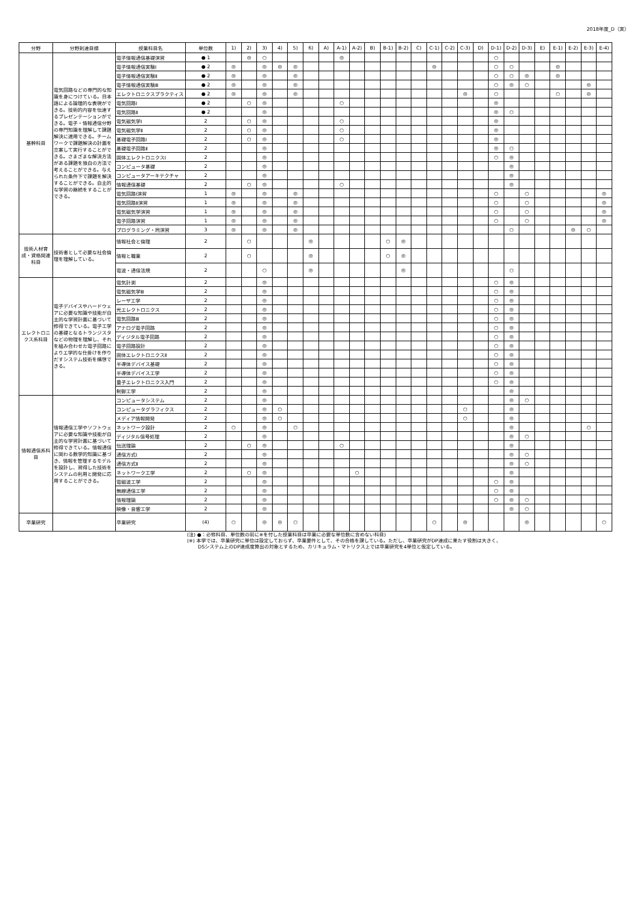2018年度_D（実）
| 分野 | 分野到達目標 | 授業科目名 | 単位数 | 1) | 2) | 3) | 4) | 5) | 6) | A) | A-1) | A-2) | B) | B-1) | B-2) | C) | C-1) | C-2) | C-3) | D) | D-1) | D-2) | D-3) | E) | E-1) | E-2) | E-3) | E-4) |
| --- | --- | --- | --- | --- | --- | --- | --- | --- | --- | --- | --- | --- | --- | --- | --- | --- | --- | --- | --- | --- | --- | --- | --- | --- | --- | --- | --- | --- |
| 基幹科目 | 電気回路などの専門的な知識を身につけている。日本語による論理的な表現ができる。技術的内容を伝達するプレゼンテーションができる。電子・情報通信分野の専門知識を理解して課題解決に適用できる。チームワークで課題解決の計画を立案して実行することができる。さまざまな解決方法がある課題を独自の方法で考えることができる。与えられた条件下で課題を解決することができる。自主的な学習の継続をすることができる。 | 電子情報通信基礎演習 | ● 1 | | ◎ | ○ | | | | | ◎ | | | | | | | | | | ○ | | | | | | | |
| | | 電子情報通信実験Ⅰ | ● 2 | ◎ | | ◎ | ◎ | ◎ | | | | | | | | | ◎ | | | | ○ | ○ | | | ◎ | | | |
| | | 電子情報通信実験Ⅱ | ● 2 | ◎ | | ◎ | | ◎ | | | | | | | | | | | | | ○ | ○ | ◎ | | ◎ | | | |
| | | 電子情報通信実験Ⅲ | ● 2 | ◎ | | ◎ | | ◎ | | | | | | | | | | | | | ○ | ◎ | ○ | | | | ◎ | |
| | | エレクトロニクスプラクティス | ● 2 | ◎ | | ◎ | | ◎ | | | | | | | | | | | ◎ | | ○ | | | | ○ | | ◎ | |
| | | 電気回路Ⅰ | ● 2 | | ○ | ◎ | | | | | ○ | | | | | | | | | | ◎ | | | | | | | |
| | | 電気回路Ⅱ | ● 2 | | | ◎ | | | | | | | | | | | | | | | ◎ | ○ | | | | | | |
| | | 電気磁気学Ⅰ | 2 | | ○ | ◎ | | | | | ○ | | | | | | | | | | ◎ | | | | | | | |
| | | 電気磁気学Ⅱ | 2 | | ○ | ◎ | | | | | ○ | | | | | | | | | | ◎ | | | | | | | |
| | | 基礎電子回路Ⅰ | 2 | | ○ | ◎ | | | | | ○ | | | | | | | | | | ◎ | | | | | | | |
| | | 基礎電子回路Ⅱ | 2 | | | ◎ | | | | | | | | | | | | | | | ◎ | ○ | | | | | | |
| | | 固体エレクトロニクスⅠ | 2 | | | ◎ | | | | | | | | | | | | | | | ○ | ◎ | | | | | | |
| | | コンピュータ基礎 | 2 | | | ◎ | | | | | | | | | | | | | | | | ◎ | | | | | | |
| | | コンピュータアーキテクチャ | 2 | | | ◎ | | | | | | | | | | | | | | | | ◎ | | | | | | |
| | | 情報通信基礎 | 2 | | ○ | ◎ | | | | | ○ | | | | | | | | | | | ◎ | | | | | | |
| | | 電気回路Ⅰ演習 | 1 | ◎ | | ◎ | | ◎ | | | | | | | | | | | | | ○ | | ○ | | | | | ◎ |
| | | 電気回路Ⅱ演習 | 1 | ◎ | | ◎ | | ◎ | | | | | | | | | | | | | ○ | | ○ | | | | | ◎ |
| | | 電気磁気学演習 | 1 | ◎ | | ◎ | | ◎ | | | | | | | | | | | | | ○ | | ○ | | | | | ◎ |
| | | 電子回路演習 | 1 | ◎ | | ◎ | | ◎ | | | | | | | | | | | | | ○ | | ○ | | | | | ◎ |
| | | プログラミング・同演習 | 3 | ◎ | | ◎ | | ◎ | | | | | | | | | | | | | | ○ | | | | ◎ | ○ | |
| 技術人材育成・資格関連科目 | 技術者として必要な社会倫理を理解している。 | 情報社会と倫理 | 2 | | ○ | | | | ◎ | | | | | ○ | ◎ | | | | | | | | | | | | | |
| | | 情報と職業 | 2 | | ○ | | | | ◎ | | | | | ○ | ◎ | | | | | | | | | | | | | |
| | | 電波・通信法規 | 2 | | | ○ | | | ◎ | | | | | | ◎ | | | | | | | ○ | | | | | | |
| エレクトロニクス系科目 | 電子デバイスやハードウェアに必要な知識や技能が自主的な学習計画に基づいて修得できている。電子工学の基礎となるトランジスタなどの物理を理解し、それを組み合わせた電子回路によりエ学的な仕掛けを作りだすシステム技術を構想できる。 | 電気計測 | 2 | | | ◎ | | | | | | | | | | | | | | | ○ | ◎ | | | | | | |
| | | 電気磁気学Ⅲ | 2 | | | ◎ | | | | | | | | | | | | | | | ○ | ◎ | | | | | | |
| | | レーザ工学 | 2 | | | ◎ | | | | | | | | | | | | | | | ○ | ◎ | | | | | | |
| | | 光エレクトロニクス | 2 | | | ◎ | | | | | | | | | | | | | | | ○ | ◎ | | | | | | |
| | | 電気回路Ⅲ | 2 | | | ◎ | | | | | | | | | | | | | | | ○ | ◎ | | | | | | |
| | | アナログ電子回路 | 2 | | | ◎ | | | | | | | | | | | | | | | ○ | ◎ | | | | | | |
| | | ディジタル電子回路 | 2 | | | ◎ | | | | | | | | | | | | | | | ○ | ◎ | | | | | | |
| | | 電子回路設計 | 2 | | | ◎ | | | | | | | | | | | | | | | ○ | ◎ | | | | | | |
| | | 固体エレクトロニクスⅡ | 2 | | | ◎ | | | | | | | | | | | | | | | ○ | ◎ | | | | | | |
| | | 半導体デバイス基礎 | 2 | | | ◎ | | | | | | | | | | | | | | | ○ | ◎ | | | | | | |
| | | 半導体デバイス工学 | 2 | | | ◎ | | | | | | | | | | | | | | | ○ | ◎ | | | | | | |
| | | 量子エレクトロニクス入門 | 2 | | | ◎ | | | | | | | | | | | | | | | ○ | ◎ | | | | | | |
| | | 制御工学 | 2 | | | ◎ | | | | | | | | | | | | | | | | ◎ | | | | | | |
| 情報通信系科目 | 情報通信工学やソフトウェアに必要な知識や技能が自主的な学習計画に基づいて修得できている。情報通信に関わる数学的知識に基づき、情報を管理するモデルを設計し、習得した技術をシステムの利用と開発に応用することができる。 | コンピュータシステム | 2 | | | ◎ | | | | | | | | | | | | | | | | ◎ | ○ | | | | | |
| | | コンピュータグラフィクス | 2 | | | ◎ | ○ | | | | | | | | | | | | ○ | | | ◎ | | | | | | |
| | | メディア情報開発 | 2 | | | ◎ | ○ | | | | | | | | | | | | ○ | | | ◎ | | | | | | |
| | | ネットワーク設計 | 2 | ○ | | ◎ | | ○ | | | | | | | | | | | | | | ◎ | | | | | ○ | |
| | | ディジタル信号処理 | 2 | | | ◎ | | | | | | | | | | | | | | | | ◎ | ○ | | | | | |
| | | 伝送理論 | 2 | | ○ | ◎ | | | | | ○ | | | | | | | | | | | ◎ | | | | | | |
| | | 通信方式Ⅰ | 2 | | | ◎ | | | | | | | | | | | | | | | | ◎ | ○ | | | | | |
| | | 通信方式Ⅱ | 2 | | | ◎ | | | | | | | | | | | | | | | | ◎ | ○ | | | | | |
| | | ネットワーク工学 | 2 | | ○ | ◎ | | | | | | ○ | | | | | | | | | | ◎ | | | | | | |
| | | 電磁波工学 | 2 | | | ◎ | | | | | | | | | | | | | | | ○ | ◎ | | | | | | |
| | | 無線通信工学 | 2 | | | ◎ | | | | | | | | | | | | | | | ○ | ◎ | | | | | | |
| | | 情報理論 | 2 | | | ◎ | | | | | | | | | | | | | | | ○ | ◎ | ○ | | | | | |
| | | 映像・音響工学 | 2 | | | ◎ | | | | | | | | | | | | | | | | ◎ | ○ | | | | | |
| 卒業研究 | | 卒業研究 | (4) | ○ | | ◎ | ◎ | ○ | | | | | | | | | ○ | | ◎ | | | | ◎ | | | | | ○ |
(注) ●：必修科目、単位数の前に※を付した授業科目は卒業に必要な単位数に含めない科目)
(※) 本学では、卒業研究に単位は設定しておらず、卒業要件として、その合格を課している。ただし、卒業研究がDP達成に果たす役割は大きく、
DSシステム上のDP達成度算出の対象とするため、カリキュラム・マトリクス上では卒業研究を4単位と仮定している。